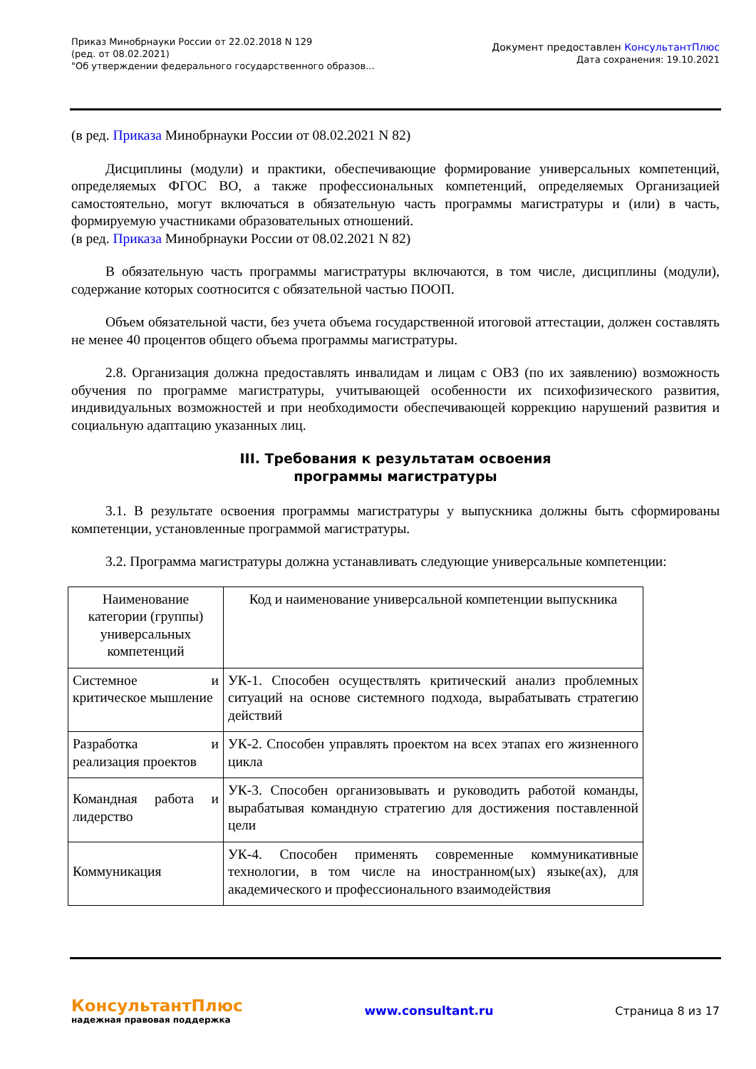Приказ Минобрнауки России от 22.02.2018 N 129
(ред. от 08.02.2021)
"Об утверждении федерального государственного образов...
Документ предоставлен КонсультантПлюс
Дата сохранения: 19.10.2021
(в ред. Приказа Минобрнауки России от 08.02.2021 N 82)
Дисциплины (модули) и практики, обеспечивающие формирование универсальных компетенций, определяемых ФГОС ВО, а также профессиональных компетенций, определяемых Организацией самостоятельно, могут включаться в обязательную часть программы магистратуры и (или) в часть, формируемую участниками образовательных отношений.
(в ред. Приказа Минобрнауки России от 08.02.2021 N 82)
В обязательную часть программы магистратуры включаются, в том числе, дисциплины (модули), содержание которых соотносится с обязательной частью ПООП.
Объем обязательной части, без учета объема государственной итоговой аттестации, должен составлять не менее 40 процентов общего объема программы магистратуры.
2.8. Организация должна предоставлять инвалидам и лицам с ОВЗ (по их заявлению) возможность обучения по программе магистратуры, учитывающей особенности их психофизического развития, индивидуальных возможностей и при необходимости обеспечивающей коррекцию нарушений развития и социальную адаптацию указанных лиц.
III. Требования к результатам освоения
программы магистратуры
3.1. В результате освоения программы магистратуры у выпускника должны быть сформированы компетенции, установленные программой магистратуры.
3.2. Программа магистратуры должна устанавливать следующие универсальные компетенции:
| Наименование категории (группы) универсальных компетенций | Код и наименование универсальной компетенции выпускника |
| --- | --- |
| Системное и критическое мышление | УК-1. Способен осуществлять критический анализ проблемных ситуаций на основе системного подхода, вырабатывать стратегию действий |
| Разработка и реализация проектов | УК-2. Способен управлять проектом на всех этапах его жизненного цикла |
| Командная работа и лидерство | УК-3. Способен организовывать и руководить работой команды, вырабатывая командную стратегию для достижения поставленной цели |
| Коммуникация | УК-4. Способен применять современные коммуникативные технологии, в том числе на иностранном(ых) языке(ах), для академического и профессионального взаимодействия |
КонсультантПлюс
надежная правовая поддержка
www.consultant.ru Страница 8 из 17